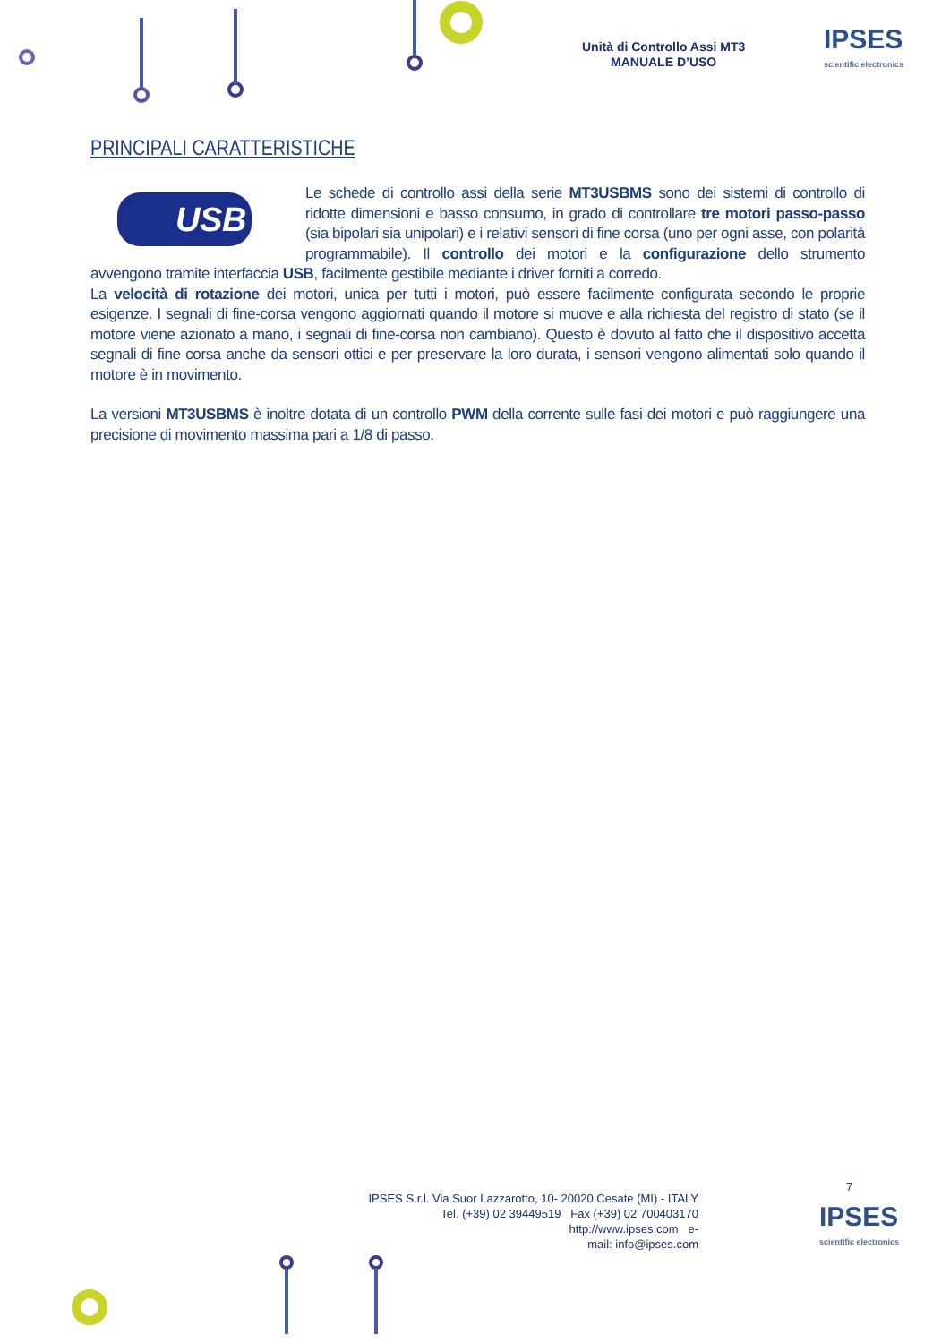Unità di Controllo Assi MT3
MANUALE D’USO
IPSES
scientific electronics
PRINCIPALI CARATTERISTICHE
USB
Le schede di controllo assi della serie MT3USBMS sono dei sistemi di controllo di ridotte dimensioni e basso consumo, in grado di controllare tre motori passo-passo (sia bipolari sia unipolari) e i relativi sensori di fine corsa (uno per ogni asse, con polarità programmabile). Il controllo dei motori e la configurazione dello strumento avvengono tramite interfaccia USB, facilmente gestibile mediante i driver forniti a corredo.
La velocità di rotazione dei motori, unica per tutti i motori, può essere facilmente configurata secondo le proprie esigenze. I segnali di fine-corsa vengono aggiornati quando il motore si muove e alla richiesta del registro di stato (se il motore viene azionato a mano, i segnali di fine-corsa non cambiano). Questo è dovuto al fatto che il dispositivo accetta segnali di fine corsa anche da sensori ottici e per preservare la loro durata, i sensori vengono alimentati solo quando il motore è in movimento.
La versioni MT3USBMS è inoltre dotata di un controllo PWM della corrente sulle fasi dei motori e può raggiungere una precisione di movimento massima pari a 1/8 di passo.
7
IPSES S.r.l. Via Suor Lazzarotto, 10- 20020 Cesate (MI) - ITALY
Tel. (+39) 02 39449519 Fax (+39) 02 700403170
http://www.ipses.com e-
mail: info@ipses.com
IPSES
scientific electronics